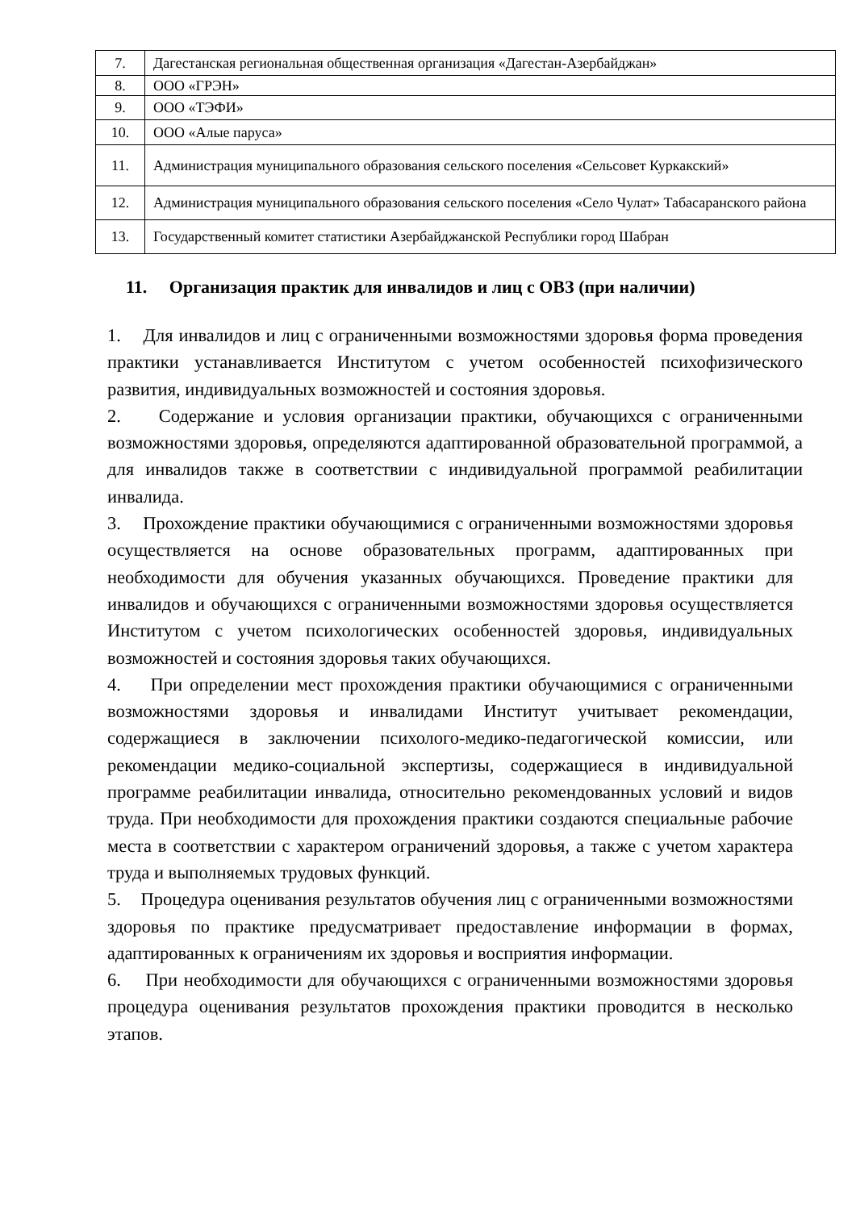| 7. | Дагестанская региональная общественная организация «Дагестан-Азербайджан» |
| 8. | ООО «ГРЭН» |
| 9. | ООО «ТЭФИ» |
| 10. | ООО «Алые паруса» |
| 11. | Администрация муниципального образования сельского поселения «Сельсовет Куркакский» |
| 12. | Администрация муниципального образования сельского поселения «Село Чулат» Табасаранского района |
| 13. | Государственный комитет статистики Азербайджанской Республики город Шабран |
11. Организация практик для инвалидов и лиц с ОВЗ (при наличии)
1. Для инвалидов и лиц с ограниченными возможностями здоровья форма проведения практики устанавливается Институтом с учетом особенностей психофизического развития, индивидуальных возможностей и состояния здоровья.
2. Содержание и условия организации практики, обучающихся с ограниченными возможностями здоровья, определяются адаптированной образовательной программой, а для инвалидов также в соответствии с индивидуальной программой реабилитации инвалида.
3. Прохождение практики обучающимися с ограниченными возможностями здоровья осуществляется на основе образовательных программ, адаптированных при необходимости для обучения указанных обучающихся. Проведение практики для инвалидов и обучающихся с ограниченными возможностями здоровья осуществляется Институтом с учетом психологических особенностей здоровья, индивидуальных возможностей и состояния здоровья таких обучающихся.
4. При определении мест прохождения практики обучающимися с ограниченными возможностями здоровья и инвалидами Институт учитывает рекомендации, содержащиеся в заключении психолого-медико-педагогической комиссии, или рекомендации медико-социальной экспертизы, содержащиеся в индивидуальной программе реабилитации инвалида, относительно рекомендованных условий и видов труда. При необходимости для прохождения практики создаются специальные рабочие места в соответствии с характером ограничений здоровья, а также с учетом характера труда и выполняемых трудовых функций.
5. Процедура оценивания результатов обучения лиц с ограниченными возможностями здоровья по практике предусматривает предоставление информации в формах, адаптированных к ограничениям их здоровья и восприятия информации.
6. При необходимости для обучающихся с ограниченными возможностями здоровья процедура оценивания результатов прохождения практики проводится в несколько этапов.